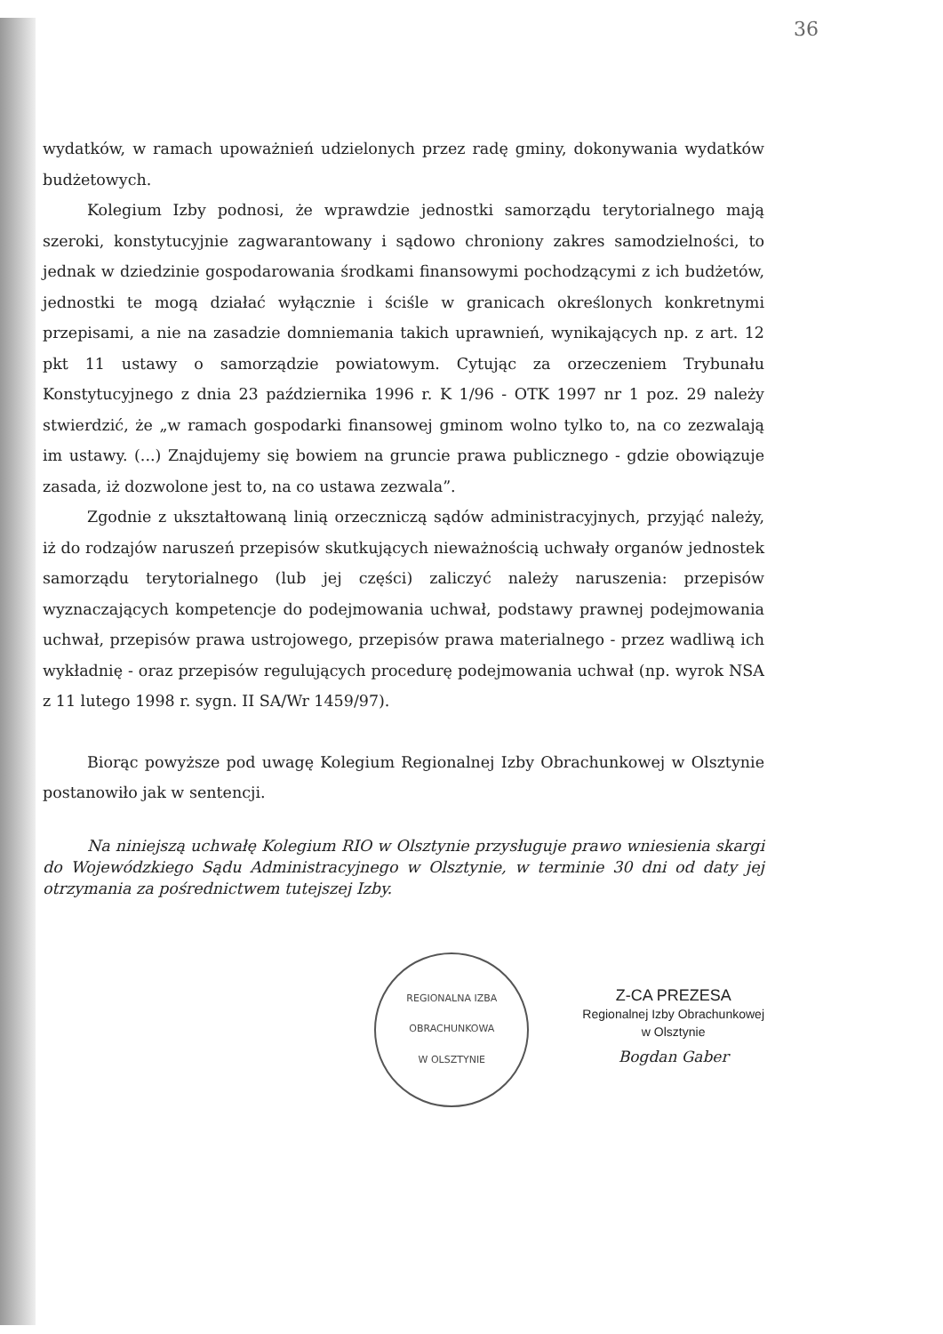36
wydatków, w ramach upoważnień udzielonych przez radę gminy, dokonywania wydatków budżetowych.
Kolegium Izby podnosi, że wprawdzie jednostki samorządu terytorialnego mają szeroki, konstytucyjnie zagwarantowany i sądowo chroniony zakres samodzielności, to jednak w dziedzinie gospodarowania środkami finansowymi pochodzącymi z ich budżetów, jednostki te mogą działać wyłącznie i ściśle w granicach określonych konkretnymi przepisami, a nie na zasadzie domniemania takich uprawnień, wynikających np. z art. 12 pkt 11 ustawy o samorządzie powiatowym. Cytując za orzeczeniem Trybunału Konstytucyjnego z dnia 23 października 1996 r. K 1/96 - OTK 1997 nr 1 poz. 29 należy stwierdzić, że „w ramach gospodarki finansowej gminom wolno tylko to, na co zezwalają im ustawy. (...) Znajdujemy się bowiem na gruncie prawa publicznego - gdzie obowiązuje zasada, iż dozwolone jest to, na co ustawa zezwala”.
Zgodnie z ukształtowaną linią orzeczniczą sądów administracyjnych, przyjąć należy, iż do rodzajów naruszeń przepisów skutkujących nieważnością uchwały organów jednostek samorządu terytorialnego (lub jej części) zaliczyć należy naruszenia: przepisów wyznaczających kompetencje do podejmowania uchwał, podstawy prawnej podejmowania uchwał, przepisów prawa ustrojowego, przepisów prawa materialnego - przez wadliwą ich wykładnię - oraz przepisów regulujących procedurę podejmowania uchwał (np. wyrok NSA z 11 lutego 1998 r. sygn. II SA/Wr 1459/97).
Biorąc powyższe pod uwagę Kolegium Regionalnej Izby Obrachunkowej w Olsztynie postanowiło jak w sentencji.
Na niniejszą uchwałę Kolegium RIO w Olsztynie przysługuje prawo wniesienia skargi do Wojewódzkiego Sądu Administracyjnego w Olsztynie, w terminie 30 dni od daty jej otrzymania za pośrednictwem tutejszej Izby.
REGIONALNA IZBA OBRACHUNKOWA
W OLSZTYNIE
Z-CA PREZESA
Regionalnej Izby Obrachunkowej
w Olsztynie
Bogdan Gaber